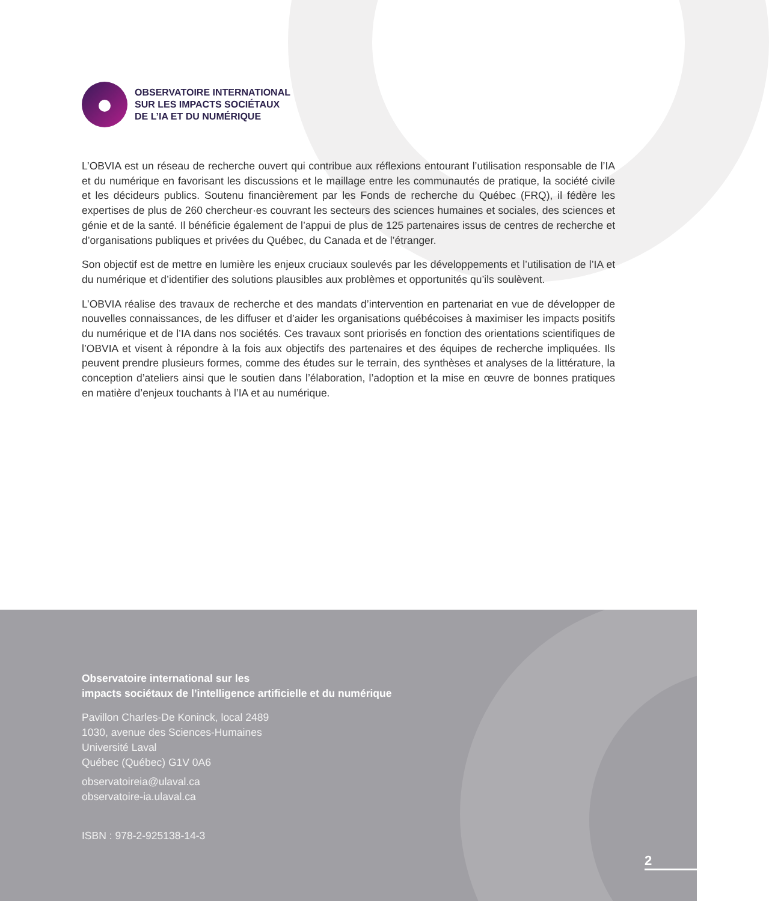OBSERVATOIRE INTERNATIONAL
SUR LES IMPACTS SOCIÉTAUX
DE L’IA ET DU NUMÉRIQUE
L’OBVIA est un réseau de recherche ouvert qui contribue aux réflexions entourant l’utilisation responsable de l’IA et du numérique en favorisant les discussions et le maillage entre les communautés de pratique, la société civile et les décideurs publics. Soutenu financièrement par les Fonds de recherche du Québec (FRQ), il fédère les expertises de plus de 260 chercheur·es couvrant les secteurs des sciences humaines et sociales, des sciences et génie et de la santé. Il bénéficie également de l’appui de plus de 125 partenaires issus de centres de recherche et d’organisations publiques et privées du Québec, du Canada et de l’étranger.
Son objectif est de mettre en lumière les enjeux cruciaux soulevés par les développements et l’utilisation de l’IA et du numérique et d’identifier des solutions plausibles aux problèmes et opportunités qu’ils soulèvent.
L’OBVIA réalise des travaux de recherche et des mandats d’intervention en partenariat en vue de développer de nouvelles connaissances, de les diffuser et d’aider les organisations québécoises à maximiser les impacts positifs du numérique et de l’IA dans nos sociétés. Ces travaux sont priorisés en fonction des orientations scientifiques de l’OBVIA et visent à répondre à la fois aux objectifs des partenaires et des équipes de recherche impliquées. Ils peuvent prendre plusieurs formes, comme des études sur le terrain, des synthèses et analyses de la littérature, la conception d’ateliers ainsi que le soutien dans l’élaboration, l’adoption et la mise en œuvre de bonnes pratiques en matière d’enjeux touchants à l’IA et au numérique.
Observatoire international sur les
impacts sociétaux de l’intelligence artificielle et du numérique
Pavillon Charles-De Koninck, local 2489
1030, avenue des Sciences-Humaines
Université Laval
Québec (Québec) G1V 0A6
observatoireia@ulaval.ca
observatoire-ia.ulaval.ca
ISBN : 978-2-925138-14-3
2